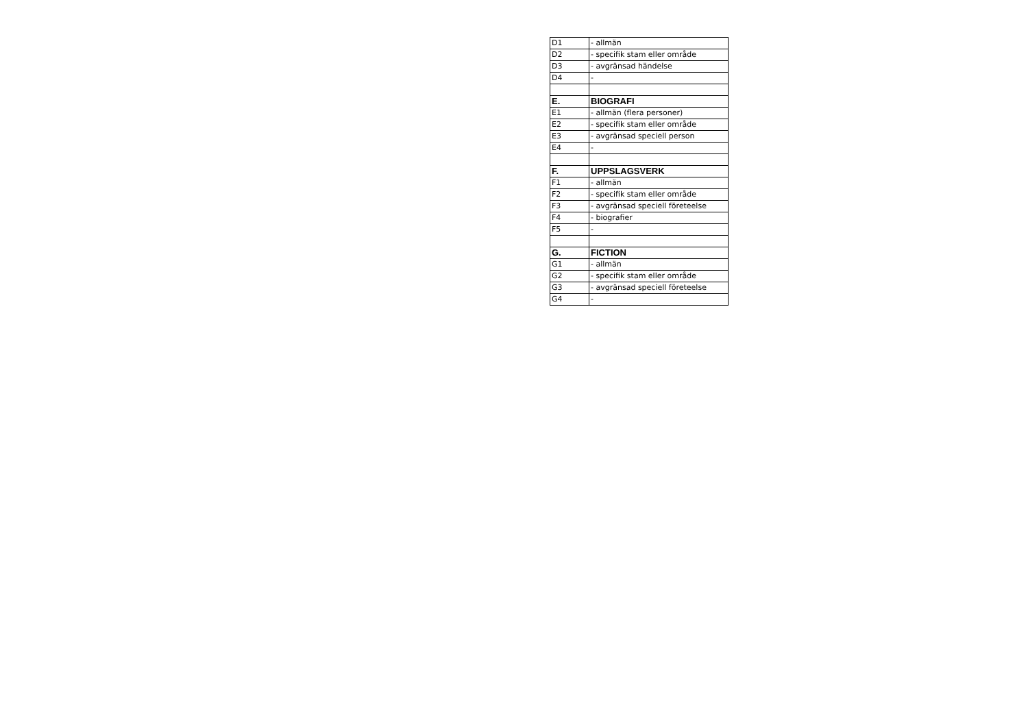| D1 | - allmän |
| D2 | - specifik stam eller område |
| D3 | - avgränsad händelse |
| D4 | - |
| E. | BIOGRAFI |
| E1 | - allmän (flera personer) |
| E2 | - specifik stam eller område |
| E3 | - avgränsad speciell person |
| E4 | - |
| F. | UPPSLAGSVERK |
| F1 | - allmän |
| F2 | - specifik stam eller område |
| F3 | - avgränsad speciell företeelse |
| F4 | - biografier |
| F5 | - |
| G. | FICTION |
| G1 | - allmän |
| G2 | - specifik stam eller område |
| G3 | - avgränsad speciell företeelse |
| G4 | - |